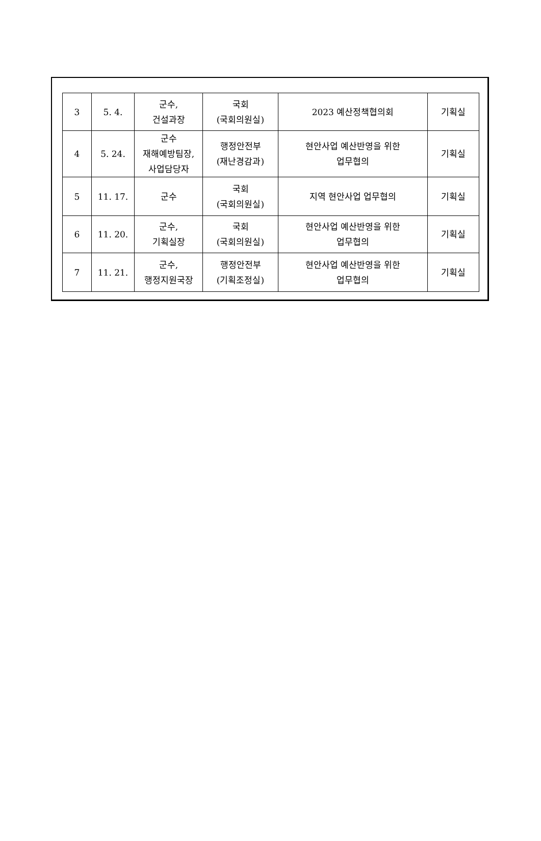| 3 | 5. 4. | 군수, 건설과장 | 국회 (국회의원실) | 2023 예산정책협의회 | 기획실 |
| 4 | 5. 24. | 군수 재해예방팀장, 사업담당자 | 행정안전부 (재난경감과) | 현안사업 예산반영을 위한 업무협의 | 기획실 |
| 5 | 11. 17. | 군수 | 국회 (국회의원실) | 지역 현안사업 업무협의 | 기획실 |
| 6 | 11. 20. | 군수, 기획실장 | 국회 (국회의원실) | 현안사업 예산반영을 위한 업무협의 | 기획실 |
| 7 | 11. 21. | 군수, 행정지원국장 | 행정안전부 (기획조정실) | 현안사업 예산반영을 위한 업무협의 | 기획실 |